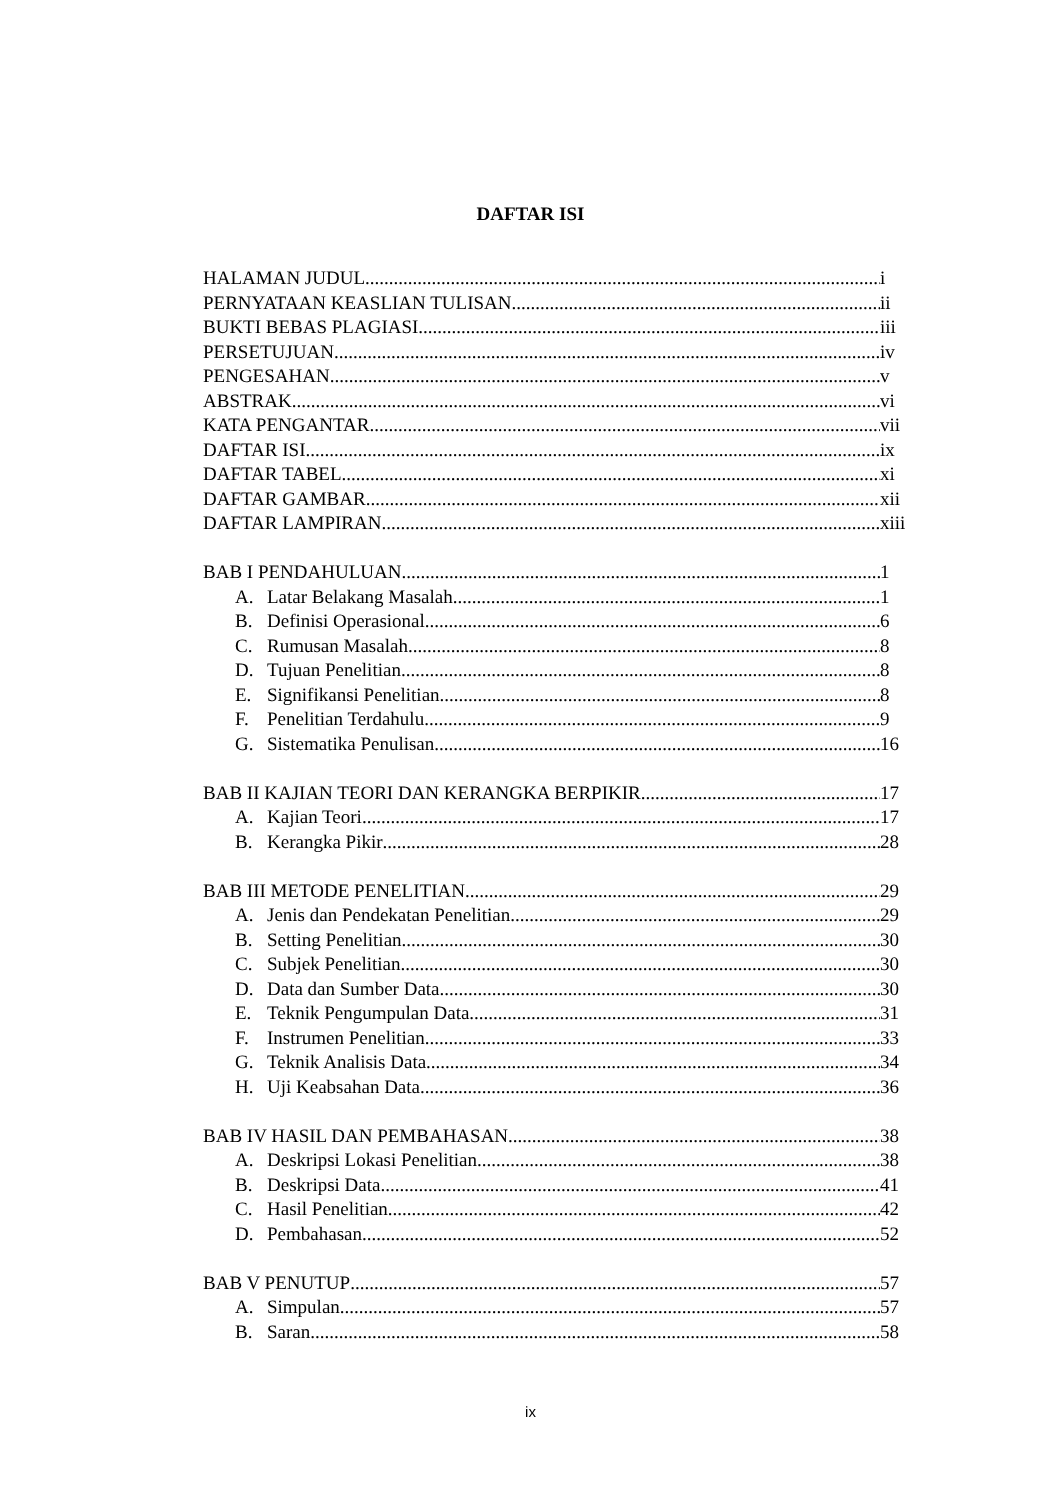DAFTAR ISI
HALAMAN JUDUL i
PERNYATAAN KEASLIAN TULISAN ii
BUKTI BEBAS PLAGIASI iii
PERSETUJUAN iv
PENGESAHAN v
ABSTRAK vi
KATA PENGANTAR vii
DAFTAR ISI ix
DAFTAR TABEL xi
DAFTAR GAMBAR xii
DAFTAR LAMPIRAN xiii
BAB I PENDAHULUAN 1
A. Latar Belakang Masalah 1
B. Definisi Operasional 6
C. Rumusan Masalah 8
D. Tujuan Penelitian 8
E. Signifikansi Penelitian 8
F. Penelitian Terdahulu 9
G. Sistematika Penulisan 16
BAB II KAJIAN TEORI DAN KERANGKA BERPIKIR 17
A. Kajian Teori 17
B. Kerangka Pikir 28
BAB III METODE PENELITIAN 29
A. Jenis dan Pendekatan Penelitian 29
B. Setting Penelitian 30
C. Subjek Penelitian 30
D. Data dan Sumber Data 30
E. Teknik Pengumpulan Data 31
F. Instrumen Penelitian 33
G. Teknik Analisis Data 34
H. Uji Keabsahan Data 36
BAB IV HASIL DAN PEMBAHASAN 38
A. Deskripsi Lokasi Penelitian 38
B. Deskripsi Data 41
C. Hasil Penelitian 42
D. Pembahasan 52
BAB V PENUTUP 57
A. Simpulan 57
B. Saran 58
ix